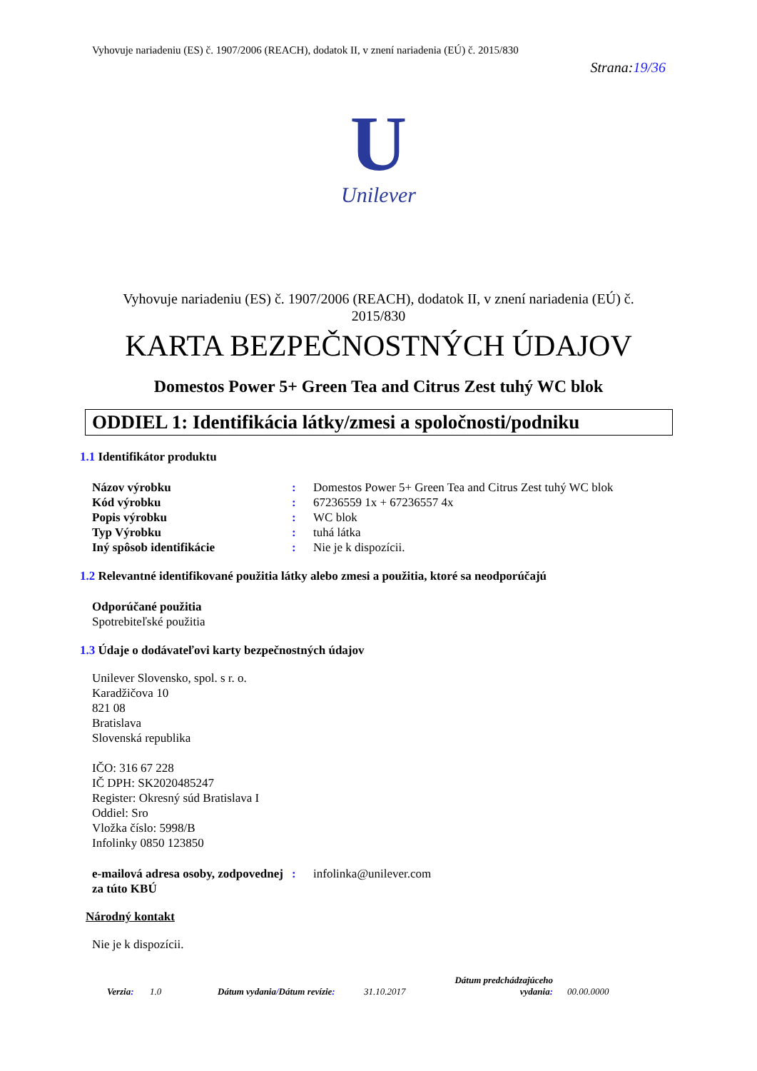Vyhovuje nariadeniu (ES) č. 1907/2006 (REACH), dodatok II, v znení nariadenia (EÚ) č. 2015/830
Strana:19/36
U
Unilever
Vyhovuje nariadeniu (ES) č. 1907/2006 (REACH), dodatok II, v znení nariadenia (EÚ) č.
2015/830
KARTA BEZPEČNOSTNÝCH ÚDAJOV
Domestos Power 5+ Green Tea and Citrus Zest tuhý WC blok
ODDIEL 1: Identifikácia látky/zmesi a spoločnosti/podniku
1.1 Identifikátor produktu
Názov výrobku : Domestos Power 5+ Green Tea and Citrus Zest tuhý WC blok
Kód výrobku : 67236559 1x + 67236557 4x
Popis výrobku : WC blok
Typ Výrobku : tuhá látka
Iný spôsob identifikácie : Nie je k dispozícii.
1.2 Relevantné identifikované použitia látky alebo zmesi a použitia, ktoré sa neodporúčajú
Odporúčané použitia
Spotrebiteľské použitia
1.3 Údaje o dodávateľovi karty bezpečnostných údajov
Unilever Slovensko, spol. s r. o.
Karadžičova 10
821 08
Bratislava
Slovenská republika
IČO: 316 67 228
IČ DPH: SK2020485247
Register: Okresný súd Bratislava I
Oddiel: Sro
Vložka číslo: 5998/B
Infolinky 0850 123850
e-mailová adresa osoby, zodpovednej za túto KBÚ
: infolinka@unilever.com
Národný kontakt
Nie je k dispozícii.
Verzia:
1.0
Dátum vydania/Dátum revízie:
31.10.2017
Dátum predchádzajúceho vydania:
00.00.0000